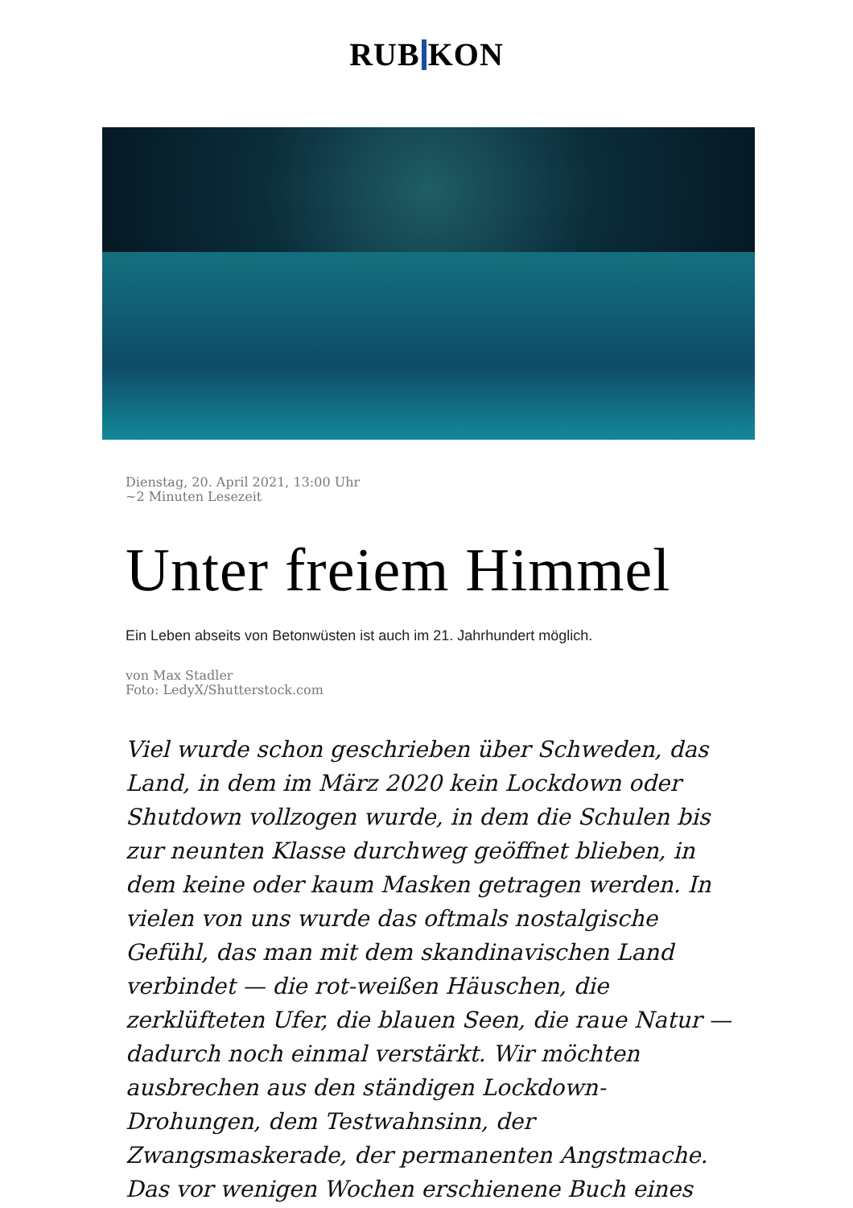RUB KON
Dienstag, 20. April 2021, 13:00 Uhr
~2 Minuten Lesezeit
Unter freiem Himmel
Ein Leben abseits von Betonwüsten ist auch im 21. Jahrhundert möglich.
von Max Stadler
Foto: LedyX/Shutterstock.com
Viel wurde schon geschrieben über Schweden, das Land, in dem im März 2020 kein Lockdown oder Shutdown vollzogen wurde, in dem die Schulen bis zur neunten Klasse durchweg geöffnet blieben, in dem keine oder kaum Masken getragen werden. In vielen von uns wurde das oftmals nostalgische Gefühl, das man mit dem skandinavischen Land verbindet — die rot-weißen Häuschen, die zerklüfteten Ufer, die blauen Seen, die raue Natur — dadurch noch einmal verstärkt. Wir möchten ausbrechen aus den ständigen Lockdown-Drohungen, dem Testwahnsinn, der Zwangsmaskerade, der permanenten Angstmache. Das vor wenigen Wochen erschienene Buch eines